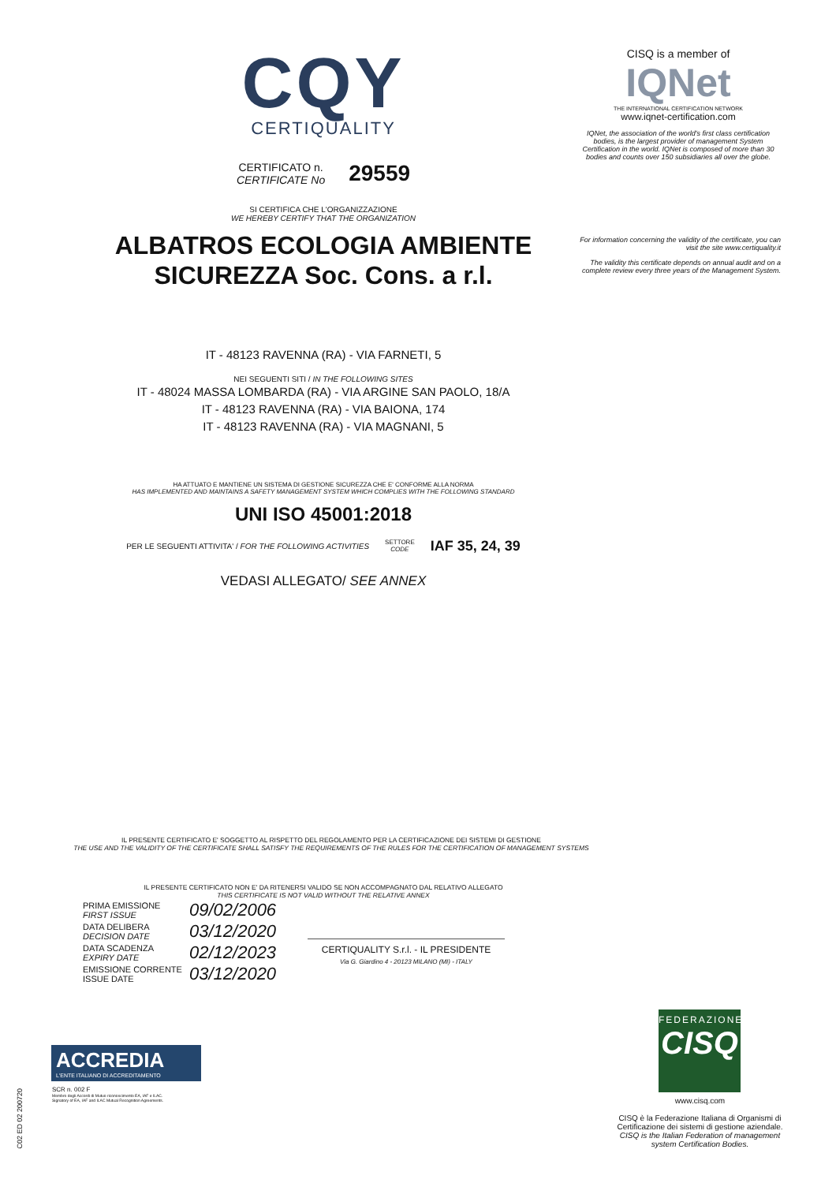CQY
CERTIQUALITY
CERTIFICATO n.
CERTIFICATE No
29559
SI CERTIFICA CHE L'ORGANIZZAZIONE
WE HEREBY CERTIFY THAT THE ORGANIZATION
ALBATROS ECOLOGIA AMBIENTE
SICUREZZA Soc. Cons. a r.l.
IT - 48123 RAVENNA (RA) - VIA FARNETI, 5
NEI SEGUENTI SITI / IN THE FOLLOWING SITES
IT - 48024 MASSA LOMBARDA (RA) - VIA ARGINE SAN PAOLO, 18/A
IT - 48123 RAVENNA (RA) - VIA BAIONA, 174
IT - 48123 RAVENNA (RA) - VIA MAGNANI, 5
HA ATTUATO E MANTIENE UN SISTEMA DI GESTIONE SICUREZZA CHE E' CONFORME ALLA NORMA
HAS IMPLEMENTED AND MAINTAINS A SAFETY MANAGEMENT SYSTEM WHICH COMPLIES WITH THE FOLLOWING STANDARD
UNI ISO 45001:2018
PER LE SEGUENTI ATTIVITA' / FOR THE FOLLOWING ACTIVITIES SETTORE
CODE IAF 35, 24, 39
VEDASI ALLEGATO/ SEE ANNEX
IL PRESENTE CERTIFICATO E' SOGGETTO AL RISPETTO DEL REGOLAMENTO PER LA CERTIFICAZIONE DEI SISTEMI DI GESTIONE
THE USE AND THE VALIDITY OF THE CERTIFICATE SHALL SATISFY THE REQUIREMENTS OF THE RULES FOR THE CERTIFICATION OF MANAGEMENT SYSTEMS
IL PRESENTE CERTIFICATO NON E' DA RITENERSI VALIDO SE NON ACCOMPAGNATO DAL RELATIVO ALLEGATO
THIS CERTIFICATE IS NOT VALID WITHOUT THE RELATIVE ANNEX
PRIMA EMISSIONE
FIRST ISSUE 09/02/2006
DATA DELIBERA
DECISION DATE 03/12/2020
DATA SCADENZA
EXPIRY DATE 02/12/2023
EMISSIONE CORRENTE
ISSUE DATE 03/12/2020
CERTIQUALITY S.r.l. - IL PRESIDENTE
Via G. Giardino 4 - 20123 MILANO (MI) - ITALY
CISQ is a member of
IQNet
THE INTERNATIONAL CERTIFICATION NETWORK
www.iqnet-certification.com
IQNet, the association of the world's first class certification bodies, is the largest provider of management System Certification in the world. IQNet is composed of more than 30 bodies and counts over 150 subsidiaries all over the globe.
For information concerning the validity of the certificate, you can visit the site www.certiquality.it
The validity this certificate depends on annual audit and on a complete review every three years of the Management System.
FEDERAZIONE
CISQ
www.cisq.com
CISQ è la Federazione Italiana di Organismi di Certificazione dei sistemi di gestione aziendale.
CISQ is the Italian Federation of management system Certification Bodies.
ACCREDIA
L'ENTE ITALIANO DI ACCREDITAMENTO
SCR n. 002 F
Membro degli Accordi di Mutuo riconoscimento EA, IAF e ILAC.
Signatory of EA, IAF and ILAC Mutual Recognition Agreements.
C02 ED 02 200720